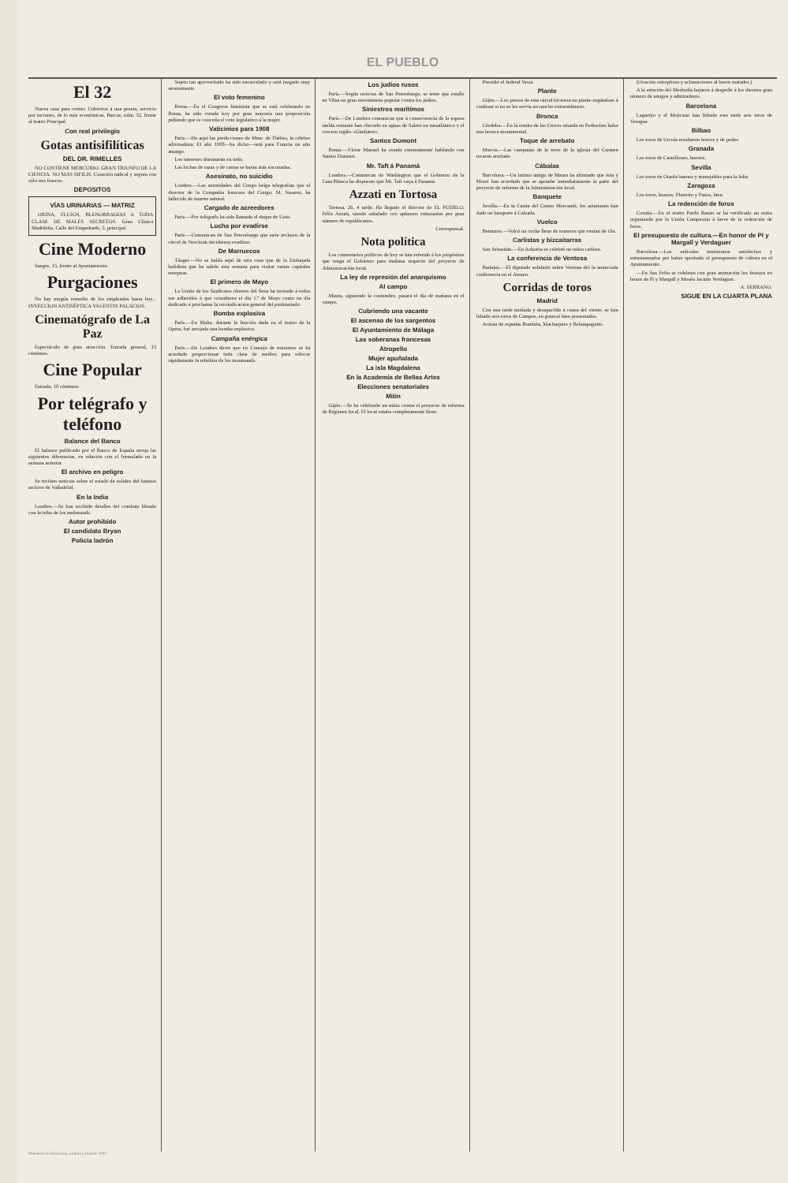EL PUEBLO
El 32
Nueva casa para comer. Cubiertos á una peseta, servicio por raciones, de lo más económicas. Barcas, núm. 32, frente al teatro Principal.
Con real privilegio
Gotas antisifilíticas
DEL DR. RIMELLES
NO CONTIENE MERCURIO. GRAN TRIUNFO DE LA CIENCIA. NO MAS SIFILIS. Curación radical y segura con sólo tres frascos.
DEPOSITOS
VÍAS URINARIAS — MATRIZ
ORINA, FLUJOS, BLENORRAGIAS A TODA CLASE DE MALES SECRETOS. Gran Clínica Madrileña. Calle del Empedrado, 5, principal.
Cine Moderno
Sangre, 15, frente al Ayuntamiento.
Purgaciones
No hay ningún remedio de los empleados hasta hoy... INYECCION ANTISÉPTICA VALENTIN PALACIOS.
Cinematógrafo de La Paz
Espectáculo de gran atracción. Entrada general, 15 céntimos.
Cine Popular
Entrada, 10 céntimos
Por telégrafo y teléfono
Balance del Banco
El balance publicado por el Banco de España arroja las siguientes diferencias, en relación con el formulado en la semana anterior.
El archivo en peligro
Se reciben noticias sobre el estado de solidez del famoso archivo de Valladolid.
En la India
Londres.—Se han recibido detalles del combate librado con la tribu de los mohmands.
Autor prohibido
El candidato Bryan
Policía ladrón
Sujeto tan aprovechado ha sido encarcelado y será juzgado muy severamente.
El voto femenino
Roma.—En el Congreso feminista que se está celebrando en Roma, ha sido votada hoy por gran mayoría una proposición pidiendo que se conceda el voto legislativo á la mujer.
Vaticinios para 1908
París.—He aquí las predicciones de Mme. de Thèbes, la célebre adivinadora: El año 1908—ha dicho—será para Francia un año amargo.
Los intereses dominarán en todo.
Las luchas de razas y de castas se harán más enconadas.
Asesinato, no suicidio
Londres.—Las autoridades del Congo belga telegrafían que el director de la Compañía francesa del Congo, M. Vasseur, ha fallecido de muerte natural.
Cargado de acreedores
París.—Por telégrafo ha sido llamado el duque de Uzés.
Lucha por evadirse
París.—Comunican de San Petersburgo que siete reclusos de la cárcel de Nerchink decidieron evadirse.
De Marruecos
Tánger.—No se habla aquí de otra cosa que de la Embajada hafidista que ha salido esta semana para visitar varias capitales europeas.
El primero de Mayo
La Unión de los Sindicatos obreros del Sena ha invitado á todos sus adheridos á que consideren el día 1.º de Mayo como un día dedicado á proclamar la reivindicación general del proletariado.
Bomba explosiva
París.—En Malta, durante la función dada en el teatro de la Opera, fué arrojada una bomba explosiva.
Campaña enérgica
París.—De Londres dicen que en Consejo de ministros se ha acordado proporcionar toda clase de medios para sofocar rápidamente la rebelión de los monmands.
Los judíos rusos
París.—Según noticias de San Petersburgo, se teme que estalle en Vilna un gran movimiento popular contra los judíos.
Siniestros marítimos
París.—De Londres comunican que á consecuencia de la espesa niebla reinante han chocado en aguas de Salent un trasatlántico y el crucero inglés «Gladiator».
Santos Dumont
Roma.—Víctor Manuel ha estado extensamente hablando con Santos Dumont.
Mr. Taft á Panamá
Londres.—Comunican de Washington que el Gobierno de la Casa Blanca ha dispuesto que Mr. Taft vaya á Panamá.
Azzati en Tortosa
Tortosa, 26, 4 tarde. Ha llegado el director de EL PUEBLO, Félix Azzati, siendo saludado con aplausos entusiastas por gran número de republicanos.
Corresponsal.
Nota política
Los comentarios políticos de hoy se han referido á los propósitos que tenga el Gobierno para mañana respecto del proyecto de Administración local.
La ley de represión del anarquismo
Al campo
Maura, siguiendo la costumbre, pasará el día de mañana en el campo.
Cubriendo una vacante
El ascenso de los sargentos
El Ayuntamiento de Málaga
Las soberanas francesas
Atropello
Mujer apuñalada
La isla Magdalena
En la Academia de Bellas Artes
Elecciones senatoriales
Mitin
Gijón.—Se ha celebrado un mitin contra el proyecto de reforma de Régimen local. El local estaba completamente lleno.
Presidió el federal Vesia.
Plante
Gijón.—Los presos de esta cárcel hicieron un plante negándose á confesar si no se les servía un rancho extraordinario.
Bronca
Córdoba.—En la ermita de las Cruces situada en Pedroches hubo una bronca monumental.
Toque de arrebato
Murcia.—Las campanas de la torre de la iglesia del Carmen tocaron arrebato.
Cábalas
Barcelona.—Un íntimo amigo de Maura ha afirmado que ésta y Moret han acordado que se apruebe inmediatamente la parte del proyecto de reforma de la Administración local.
Banquete
Sevilla.—En la Casita del Centro Mercantil, los asturianos han dado un banquete á Calzada.
Vuelco
Betanzos.—Volcó un coche lleno de romeros que venían de Ois.
Carlistas y bizcaitarras
San Sebastián.—En Azkoitia se celebró un mitin carlista.
La conferencia de Ventosa
Badajoz.—El diputado solidario señor Ventosa dió la anunciada conferencia en el Ateneo.
Corridas de toros
Madrid
Con una tarde nublada y desapacible á causa del viento, se han lidiado seis toros de Campos, en general bien presentados.
Actúan de espadas Bombita, Machaquito y Relampaguito.
(Ovación estrepitosa y aclamaciones al bravo matador.)
A la estación del Mediodía bajaron á despedir á los diestros gran número de amigos y admiradores.
Barcelona
Lagartijo y el Mejicano han lidiado esta tarde seis toros de Veragua.
Bilbao
Los toros de Urcola resultaron bravos y de poder.
Granada
Los toros de Castellones, buenos.
Sevilla
Los toros de Otaola buenos y manejables para la lidia.
Zaragoza
Los toros, buenos. Platerito y Pazos, bien.
La redención de foros
Coruña.—En el teatro Pardo Bazán se ha verificado un mitin organizado por la Unión Campesina á favor de la redención de foros.
El presupuesto de cultura.—En honor de Pí y Margall y Verdaguer
Barcelona.—Los radicales muéstranse satisfechos y entusiasmados por haber aprobado el presupuesto de cultura en el Ayuntamiento.
—En San Feliu se celebran con gran animación los festejos en honor de Pí y Margall y Mosén Jacinto Verdaguer.
A. SERRANO.
SIGUE EN LA CUARTA PLANA
Ministerio de Educación, Cultura y Deporte 2012